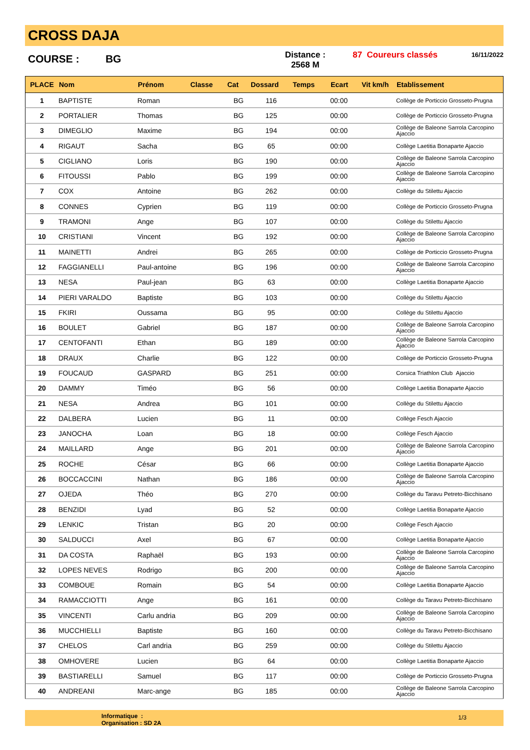CROSS DAJA
COURSE : BG
Distance :
2568 M
87 Coureurs classés
16/11/2022
| PLACE | Nom | Prénom | Classe | Cat | Dossard | Temps | Ecart | Vit km/h | Etablissement |
| --- | --- | --- | --- | --- | --- | --- | --- | --- | --- |
| 1 | BAPTISTE | Roman | | BG | 116 | | 00:00 | | Collège de Porticcio Grosseto-Prugna |
| 2 | PORTALIER | Thomas | | BG | 125 | | 00:00 | | Collège de Porticcio Grosseto-Prugna |
| 3 | DIMEGLIO | Maxime | | BG | 194 | | 00:00 | | Collège de Baleone Sarrola Carcopino Ajaccio |
| 4 | RIGAUT | Sacha | | BG | 65 | | 00:00 | | Collège Laetitia Bonaparte Ajaccio |
| 5 | CIGLIANO | Loris | | BG | 190 | | 00:00 | | Collège de Baleone Sarrola Carcopino Ajaccio |
| 6 | FITOUSSI | Pablo | | BG | 199 | | 00:00 | | Collège de Baleone Sarrola Carcopino Ajaccio |
| 7 | COX | Antoine | | BG | 262 | | 00:00 | | Collège du Stilettu Ajaccio |
| 8 | CONNES | Cyprien | | BG | 119 | | 00:00 | | Collège de Porticcio Grosseto-Prugna |
| 9 | TRAMONI | Ange | | BG | 107 | | 00:00 | | Collège du Stilettu Ajaccio |
| 10 | CRISTIANI | Vincent | | BG | 192 | | 00:00 | | Collège de Baleone Sarrola Carcopino Ajaccio |
| 11 | MAINETTI | Andrei | | BG | 265 | | 00:00 | | Collège de Porticcio Grosseto-Prugna |
| 12 | FAGGIANELLI | Paul-antoine | | BG | 196 | | 00:00 | | Collège de Baleone Sarrola Carcopino Ajaccio |
| 13 | NESA | Paul-jean | | BG | 63 | | 00:00 | | Collège Laetitia Bonaparte Ajaccio |
| 14 | PIERI VARALDO | Baptiste | | BG | 103 | | 00:00 | | Collège du Stilettu Ajaccio |
| 15 | FKIRI | Oussama | | BG | 95 | | 00:00 | | Collège du Stilettu Ajaccio |
| 16 | BOULET | Gabriel | | BG | 187 | | 00:00 | | Collège de Baleone Sarrola Carcopino Ajaccio |
| 17 | CENTOFANTI | Ethan | | BG | 189 | | 00:00 | | Collège de Baleone Sarrola Carcopino Ajaccio |
| 18 | DRAUX | Charlie | | BG | 122 | | 00:00 | | Collège de Porticcio Grosseto-Prugna |
| 19 | FOUCAUD | GASPARD | | BG | 251 | | 00:00 | | Corsica Triathlon Club Ajaccio |
| 20 | DAMMY | Timéo | | BG | 56 | | 00:00 | | Collège Laetitia Bonaparte Ajaccio |
| 21 | NESA | Andrea | | BG | 101 | | 00:00 | | Collège du Stilettu Ajaccio |
| 22 | DALBERA | Lucien | | BG | 11 | | 00:00 | | Collège Fesch Ajaccio |
| 23 | JANOCHA | Loan | | BG | 18 | | 00:00 | | Collège Fesch Ajaccio |
| 24 | MAILLARD | Ange | | BG | 201 | | 00:00 | | Collège de Baleone Sarrola Carcopino Ajaccio |
| 25 | ROCHE | César | | BG | 66 | | 00:00 | | Collège Laetitia Bonaparte Ajaccio |
| 26 | BOCCACCINI | Nathan | | BG | 186 | | 00:00 | | Collège de Baleone Sarrola Carcopino Ajaccio |
| 27 | OJEDA | Théo | | BG | 270 | | 00:00 | | Collège du Taravu Petreto-Bicchisano |
| 28 | BENZIDI | Lyad | | BG | 52 | | 00:00 | | Collège Laetitia Bonaparte Ajaccio |
| 29 | LENKIC | Tristan | | BG | 20 | | 00:00 | | Collège Fesch Ajaccio |
| 30 | SALDUCCI | Axel | | BG | 67 | | 00:00 | | Collège Laetitia Bonaparte Ajaccio |
| 31 | DA COSTA | Raphaël | | BG | 193 | | 00:00 | | Collège de Baleone Sarrola Carcopino Ajaccio |
| 32 | LOPES NEVES | Rodrigo | | BG | 200 | | 00:00 | | Collège de Baleone Sarrola Carcopino Ajaccio |
| 33 | COMBOUE | Romain | | BG | 54 | | 00:00 | | Collège Laetitia Bonaparte Ajaccio |
| 34 | RAMACCIOTTI | Ange | | BG | 161 | | 00:00 | | Collège du Taravu Petreto-Bicchisano |
| 35 | VINCENTI | Carlu andria | | BG | 209 | | 00:00 | | Collège de Baleone Sarrola Carcopino Ajaccio |
| 36 | MUCCHIELLI | Baptiste | | BG | 160 | | 00:00 | | Collège du Taravu Petreto-Bicchisano |
| 37 | CHELOS | Carl andria | | BG | 259 | | 00:00 | | Collège du Stilettu Ajaccio |
| 38 | OMHOVERE | Lucien | | BG | 64 | | 00:00 | | Collège Laetitia Bonaparte Ajaccio |
| 39 | BASTIARELLI | Samuel | | BG | 117 | | 00:00 | | Collège de Porticcio Grosseto-Prugna |
| 40 | ANDREANI | Marc-ange | | BG | 185 | | 00:00 | | Collège de Baleone Sarrola Carcopino Ajaccio |
Informatique :
Organisation : SD 2A
1/3